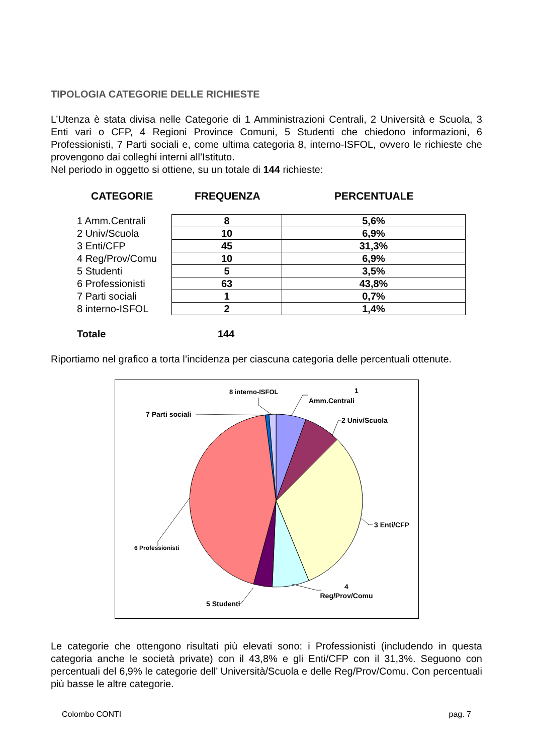TIPOLOGIA CATEGORIE DELLE RICHIESTE
L’Utenza è stata divisa nelle Categorie di 1 Amministrazioni Centrali, 2 Università e Scuola, 3 Enti vari o CFP, 4 Regioni Province Comuni, 5 Studenti che chiedono informazioni, 6 Professionisti, 7 Parti sociali e, come ultima categoria 8, interno-ISFOL, ovvero le richieste che provengono dai colleghi interni all’Istituto.
Nel periodo in oggetto si ottiene, su un totale di 144 richieste:
CATEGORIE FREQUENZA PERCENTUALE
| 1 Amm.Centrali | 8 | 5,6% |
| 2 Univ/Scuola | 10 | 6,9% |
| 3 Enti/CFP | 45 | 31,3% |
| 4 Reg/Prov/Comu | 10 | 6,9% |
| 5 Studenti | 5 | 3,5% |
| 6 Professionisti | 63 | 43,8% |
| 7 Parti sociali | 1 | 0,7% |
| 8 interno-ISFOL | 2 | 1,4% |
Totale 144
Riportiamo nel grafico a torta l’incidenza per ciascuna categoria delle percentuali ottenute.
1
Amm.Centrali
2 Univ/Scuola
3 Enti/CFP
4
Reg/Prov/Comu
5 Studenti
6 Professionisti
7 Parti sociali
8 interno-ISFOL
Le categorie che ottengono risultati più elevati sono: i Professionisti (includendo in questa categoria anche le società private) con il 43,8% e gli Enti/CFP con il 31,3%. Seguono con percentuali del 6,9% le categorie dell’ Università/Scuola e delle Reg/Prov/Comu. Con percentuali più basse le altre categorie.
Colombo CONTI pag. 7